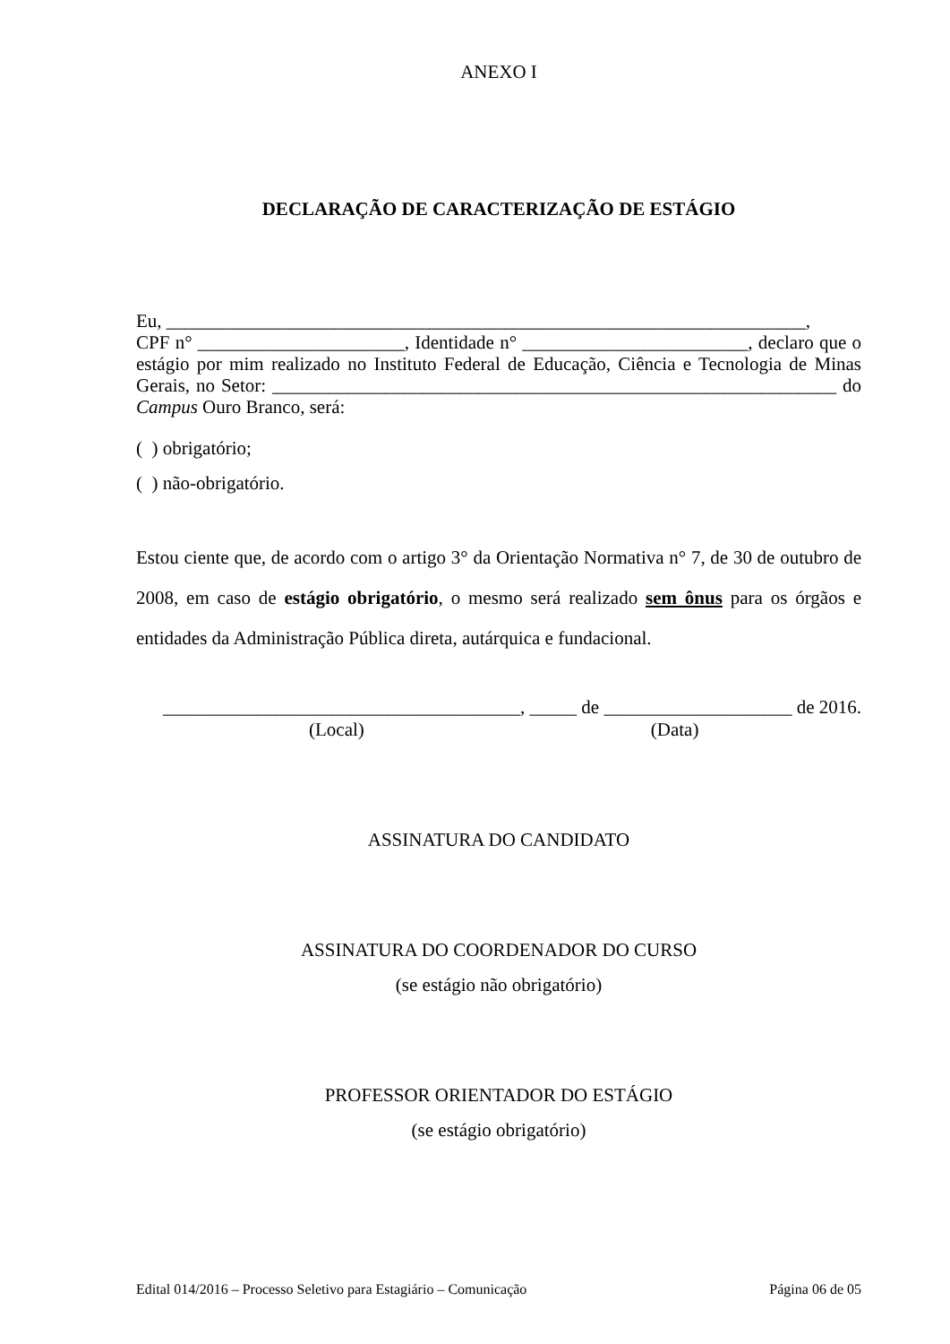ANEXO I
DECLARAÇÃO DE CARACTERIZAÇÃO DE ESTÁGIO
Eu, ____________________________________________________________________,
CPF n° ______________________, Identidade n° ________________________, declaro que o estágio por mim realizado no Instituto Federal de Educação, Ciência e Tecnologia de Minas Gerais, no Setor: ____________________________________________________________ do Campus Ouro Branco, será:
( ) obrigatório;
( ) não-obrigatório.
Estou ciente que, de acordo com o artigo 3° da Orientação Normativa n° 7, de 30 de outubro de 2008, em caso de estágio obrigatório, o mesmo será realizado sem ônus para os órgãos e entidades da Administração Pública direta, autárquica e fundacional.
______________________________________, _____ de ____________________ de 2016.
(Local) (Data)
ASSINATURA DO CANDIDATO
ASSINATURA DO COORDENADOR DO CURSO
(se estágio não obrigatório)
PROFESSOR ORIENTADOR DO ESTÁGIO
(se estágio obrigatório)
Edital 014/2016 – Processo Seletivo para Estagiário – Comunicação Página 06 de 05